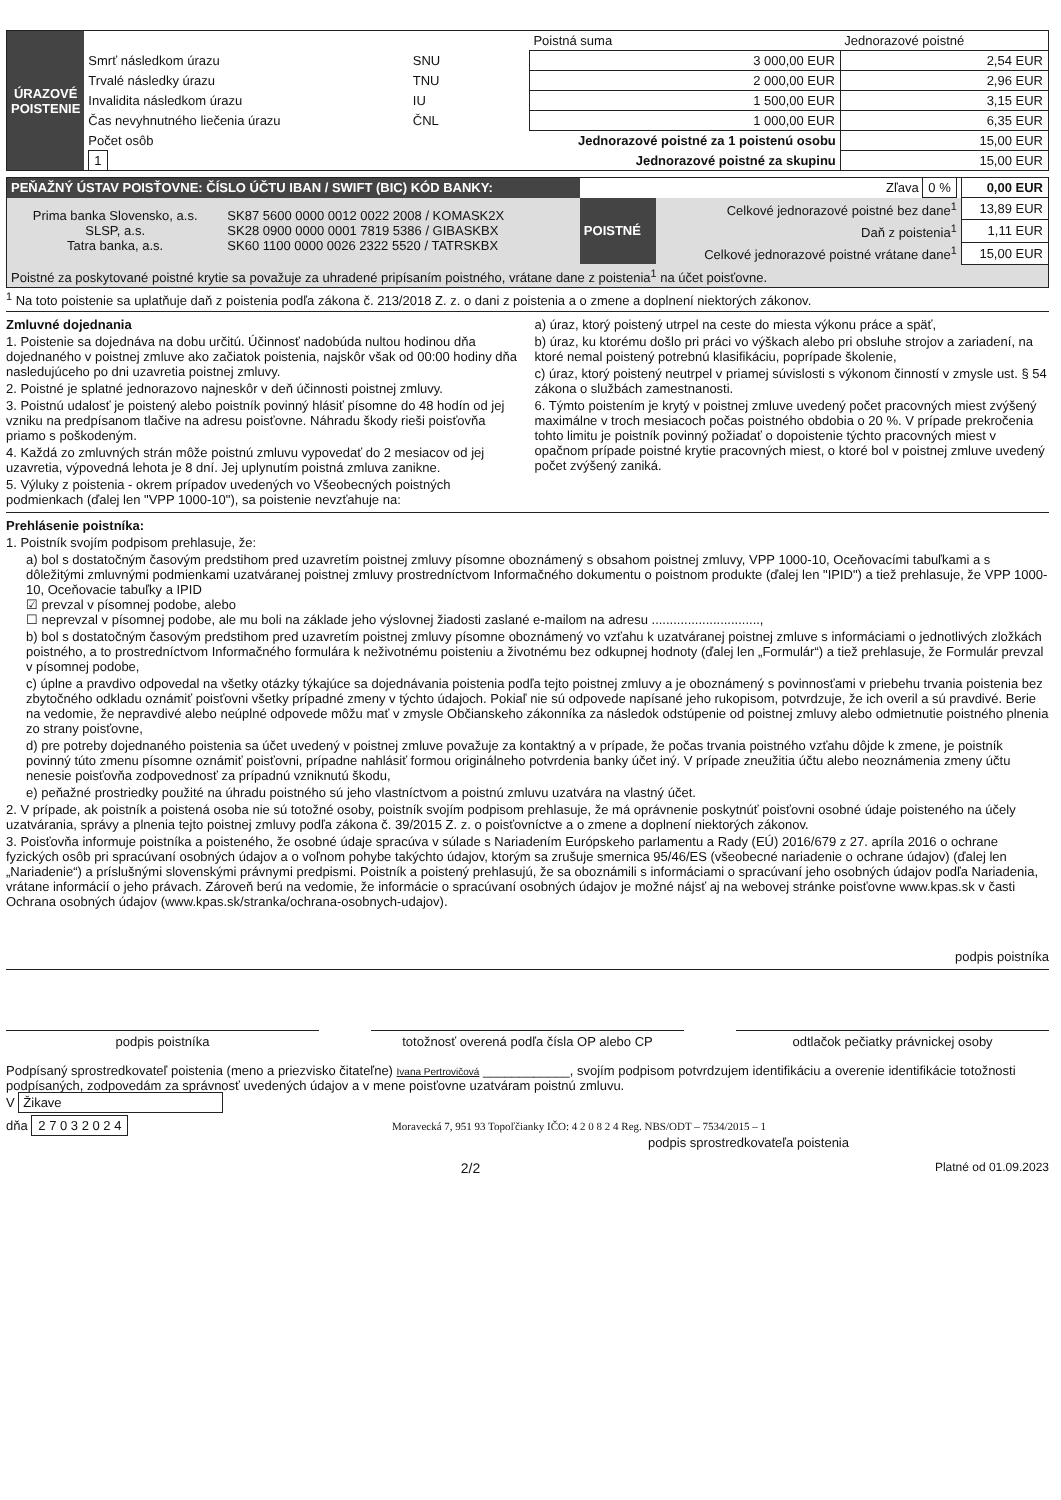| ÚRAZOVÉ POISTENIE | | | Poistná suma | Jednorazové poistné |
| | Smrť následkom úrazu | SNU | 3 000,00 EUR | 2,54 EUR |
| | Trvalé následky úrazu | TNU | 2 000,00 EUR | 2,96 EUR |
| | Invalidita následkom úrazu | IU | 1 500,00 EUR | 3,15 EUR |
| | Čas nevyhnutného liečenia úrazu | ČNL | 1 000,00 EUR | 6,35 EUR |
| | Počet osôb | Jednorazové poistné za 1 poistenú osobu | | 15,00 EUR |
| | 1 | Jednorazové poistné za skupinu | | 15,00 EUR |
| PEŇAŽNÝ ÚSTAV POISŤOVNE: ČÍSLO ÚČTU IBAN / SWIFT (BIC) KÓD BANKY: | | Zľava 0 % | | 0,00 EUR |
| Prima banka Slovensko, a.s. SLSP, a.s. Tatra banka, a.s. | SK87 5600 0000 0012 0022 2008 / KOMASK2X SK28 0900 0000 0001 7819 5386 / GIBASKBX SK60 1100 0000 0026 2322 5520 / TATRSKBX | POISTNÉ | Celkové jednorazové poistné bez dane<sup>1</sup> | 13,89 EUR |
| | | | Daň z poistenia<sup>1</sup> | 1,11 EUR |
| | | | Celkové jednorazové poistné vrátane dane<sup>1</sup> | 15,00 EUR |
| Poistné za poskytované poistné krytie sa považuje za uhradené pripísaním poistného, vrátane dane z poistenia<sup>1</sup> na účet poisťovne. | | | | |
<sup>1</sup> Na toto poistenie sa uplatňuje daň z poistenia podľa zákona č. 213/2018 Z. z. o dani z poistenia a o zmene a doplnení niektorých zákonov.
Zmluvné dojednania
1. Poistenie sa dojednáva na dobu určitú. Účinnosť nadobúda nultou hodinou dňa dojednaného v poistnej zmluve ako začiatok poistenia, najskôr však od 00:00 hodiny dňa nasledujúceho po dni uzavretia poistnej zmluvy.
2. Poistné je splatné jednorazovo najneskôr v deň účinnosti poistnej zmluvy.
3. Poistnú udalosť je poistený alebo poistník povinný hlásiť písomne do 48 hodín od jej vzniku na predpísanom tlačive na adresu poisťovne. Náhradu škody rieši poisťovňa priamo s poškodeným.
4. Každá zo zmluvných strán môže poistnú zmluvu vypovedať do 2 mesiacov od jej uzavretia, výpovedná lehota je 8 dní. Jej uplynutím poistná zmluva zanikne.
5. Výluky z poistenia - okrem prípadov uvedených vo Všeobecných poistných podmienkach (ďalej len "VPP 1000-10"), sa poistenie nevzťahuje na:
a) úraz, ktorý poistený utrpel na ceste do miesta výkonu práce a späť,
b) úraz, ku ktorému došlo pri práci vo výškach alebo pri obsluhe strojov a zariadení, na ktoré nemal poistený potrebnú klasifikáciu, poprípade školenie,
c) úraz, ktorý poistený neutrpel v priamej súvislosti s výkonom činností v zmysle ust. § 54 zákona o službách zamestnanosti.
6. Týmto poistením je krytý v poistnej zmluve uvedený počet pracovných miest zvýšený maximálne v troch mesiacoch počas poistného obdobia o 20 %. V prípade prekročenia tohto limitu je poistník povinný požiadať o dopoistenie týchto pracovných miest v opačnom prípade poistné krytie pracovných miest, o ktoré bol v poistnej zmluve uvedený počet zvýšený zaniká.
Prehlásenie poistníka:
1. Poistník svojím podpisom prehlasuje, že:
a) bol s dostatočným časovým predstihom pred uzavretím poistnej zmluvy písomne oboznámený s obsahom poistnej zmluvy, VPP 1000-10, Oceňovacími tabuľkami a s dôležitými zmluvnými podmienkami uzatváranej poistnej zmluvy prostredníctvom Informačného dokumentu o poistnom produkte (ďalej len "IPID") a tiež prehlasuje, že VPP 1000-10, Oceňovacie tabuľky a IPID
☑ prevzal v písomnej podobe, alebo
☐ neprevzal v písomnej podobe, ale mu boli na základe jeho výslovnej žiadosti zaslané e-mailom na adresu ..............................,
b) bol s dostatočným časovým predstihom pred uzavretím poistnej zmluvy písomne oboznámený vo vzťahu k uzatváranej poistnej zmluve s informáciami o jednotlivých zložkách poistného, a to prostredníctvom Informačného formulára k neživotnému poisteniu a životnému bez odkupnej hodnoty (ďalej len „Formulár“) a tiež prehlasuje, že Formulár prevzal v písomnej podobe,
c) úplne a pravdivo odpovedal na všetky otázky týkajúce sa dojednávania poistenia podľa tejto poistnej zmluvy a je oboznámený s povinnosťami v priebehu trvania poistenia bez zbytočného odkladu oznámiť poisťovni všetky prípadné zmeny v týchto údajoch. Pokiaľ nie sú odpovede napísané jeho rukopisom, potvrdzuje, že ich overil a sú pravdivé. Berie na vedomie, že nepravdivé alebo neúplné odpovede môžu mať v zmysle Občianskeho zákonníka za následok odstúpenie od poistnej zmluvy alebo odmietnutie poistného plnenia zo strany poisťovne,
d) pre potreby dojednaného poistenia sa účet uvedený v poistnej zmluve považuje za kontaktný a v prípade, že počas trvania poistného vzťahu dôjde k zmene, je poistník povinný túto zmenu písomne oznámiť poisťovni, prípadne nahlásiť formou originálneho potvrdenia banky účet iný. V prípade zneužitia účtu alebo neoznámenia zmeny účtu nenesie poisťovňa zodpovednosť za prípadnú vzniknutú škodu,
e) peňažné prostriedky použité na úhradu poistného sú jeho vlastníctvom a poistnú zmluvu uzatvára na vlastný účet.
2. V prípade, ak poistník a poistená osoba nie sú totožné osoby, poistník svojím podpisom prehlasuje, že má oprávnenie poskytnúť poisťovni osobné údaje poisteného na účely uzatvárania, správy a plnenia tejto poistnej zmluvy podľa zákona č. 39/2015 Z. z. o poisťovníctve a o zmene a doplnení niektorých zákonov.
3. Poisťovňa informuje poistníka a poisteného, že osobné údaje spracúva v súlade s Nariadením Európskeho parlamentu a Rady (EÚ) 2016/679 z 27. apríla 2016 o ochrane fyzických osôb pri spracúvaní osobných údajov a o voľnom pohybe takýchto údajov, ktorým sa zrušuje smernica 95/46/ES (všeobecné nariadenie o ochrane údajov) (ďalej len „Nariadenie“) a príslušnými slovenskými právnymi predpismi. Poistník a poistený prehlasujú, že sa oboznámili s informáciami o spracúvaní jeho osobných údajov podľa Nariadenia, vrátane informácií o jeho právach. Zároveň berú na vedomie, že informácie o spracúvaní osobných údajov je možné nájsť aj na webovej stránke poisťovne www.kpas.sk v časti Ochrana osobných údajov (www.kpas.sk/stranka/ochrana-osobnych-udajov).
podpis poistníka
podpis poistníka totožnosť overená podľa čísla OP alebo CP
odtlačok pečiatky právnickej osoby
Podpísaný sprostredkovateľ poistenia (meno a priezvisko čitateľne) Ivana Pertrovičová ____________, svojím podpisom potvrdzujem identifikáciu a overenie identifikácie totožnosti podpísaných, zodpovedám za správnosť uvedených údajov a v mene poisťovne uzatváram poistnú zmluvu.
V Žikave
dňa 2 7 0 3 2 0 2 4 Moravecká 7, 951 93 Topoľčianky IČO: 4 2 0 8 2 4 Reg. NBS/ODT – 7534/2015 – 1
podpis sprostredkovateľa poistenia
2/2 Platné od 01.09.2023